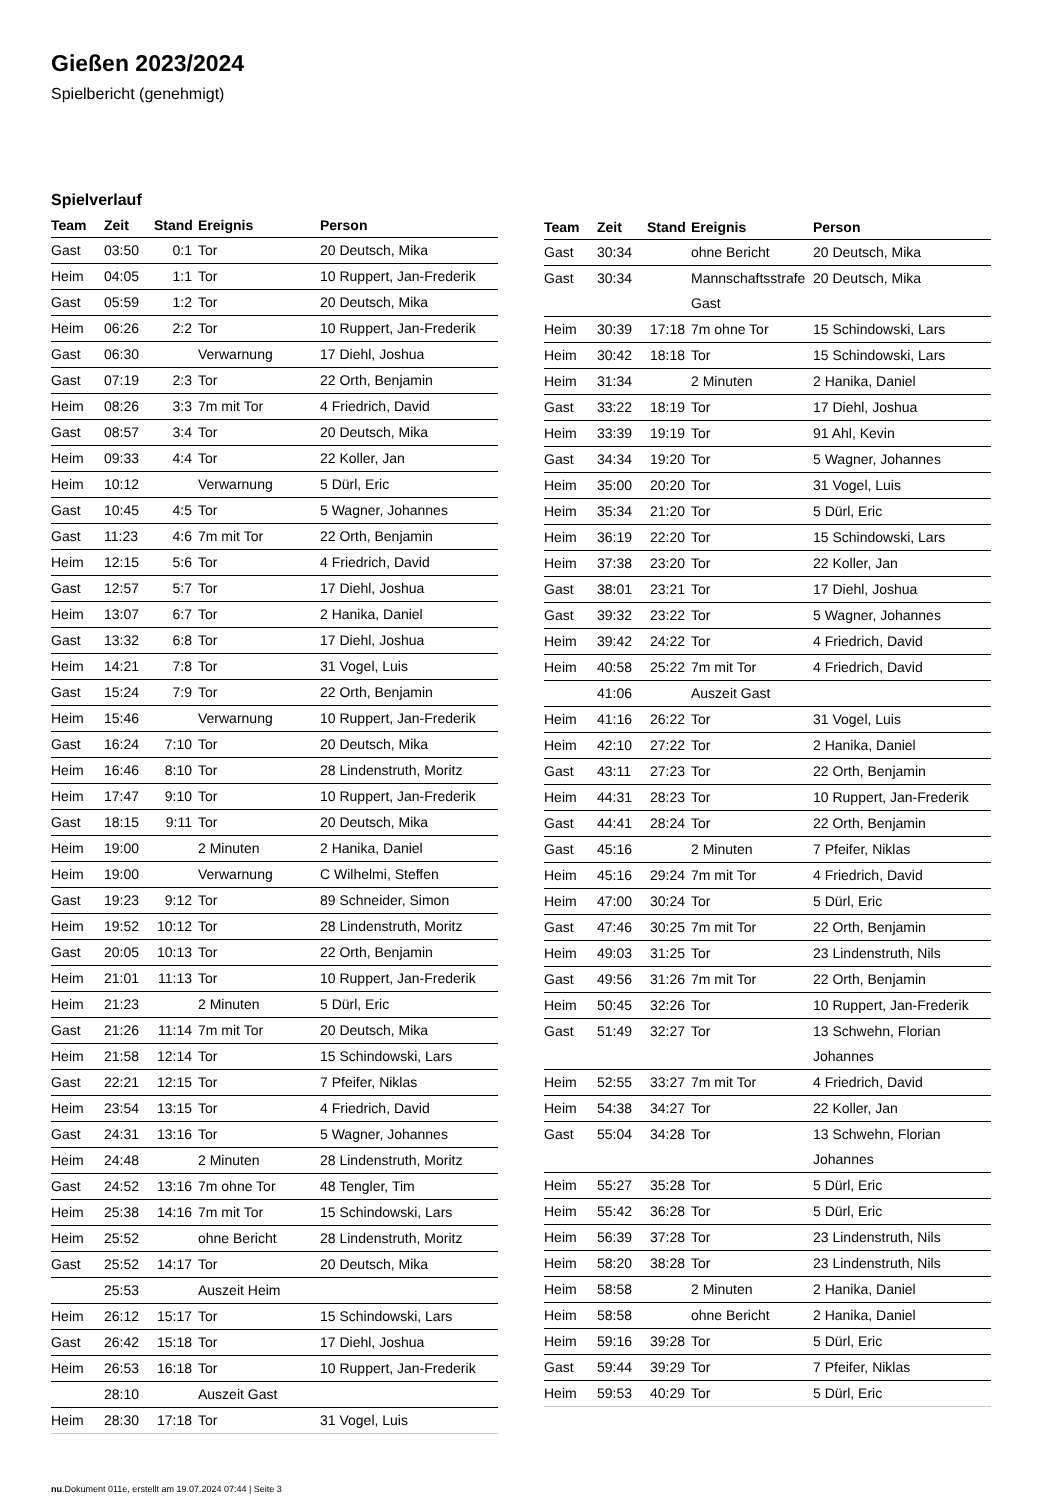Gießen 2023/2024
Spielbericht (genehmigt)
Spielverlauf
| Team | Zeit | Stand | Ereignis | Person |
| --- | --- | --- | --- | --- |
| Gast | 03:50 | 0:1 | Tor | 20 Deutsch, Mika |
| Heim | 04:05 | 1:1 | Tor | 10 Ruppert, Jan-Frederik |
| Gast | 05:59 | 1:2 | Tor | 20 Deutsch, Mika |
| Heim | 06:26 | 2:2 | Tor | 10 Ruppert, Jan-Frederik |
| Gast | 06:30 | | Verwarnung | 17 Diehl, Joshua |
| Gast | 07:19 | 2:3 | Tor | 22 Orth, Benjamin |
| Heim | 08:26 | 3:3 | 7m mit Tor | 4 Friedrich, David |
| Gast | 08:57 | 3:4 | Tor | 20 Deutsch, Mika |
| Heim | 09:33 | 4:4 | Tor | 22 Koller, Jan |
| Heim | 10:12 | | Verwarnung | 5 Dürl, Eric |
| Gast | 10:45 | 4:5 | Tor | 5 Wagner, Johannes |
| Gast | 11:23 | 4:6 | 7m mit Tor | 22 Orth, Benjamin |
| Heim | 12:15 | 5:6 | Tor | 4 Friedrich, David |
| Gast | 12:57 | 5:7 | Tor | 17 Diehl, Joshua |
| Heim | 13:07 | 6:7 | Tor | 2 Hanika, Daniel |
| Gast | 13:32 | 6:8 | Tor | 17 Diehl, Joshua |
| Heim | 14:21 | 7:8 | Tor | 31 Vogel, Luis |
| Gast | 15:24 | 7:9 | Tor | 22 Orth, Benjamin |
| Heim | 15:46 | | Verwarnung | 10 Ruppert, Jan-Frederik |
| Gast | 16:24 | 7:10 | Tor | 20 Deutsch, Mika |
| Heim | 16:46 | 8:10 | Tor | 28 Lindenstruth, Moritz |
| Heim | 17:47 | 9:10 | Tor | 10 Ruppert, Jan-Frederik |
| Gast | 18:15 | 9:11 | Tor | 20 Deutsch, Mika |
| Heim | 19:00 | | 2 Minuten | 2 Hanika, Daniel |
| Heim | 19:00 | | Verwarnung | C Wilhelmi, Steffen |
| Gast | 19:23 | 9:12 | Tor | 89 Schneider, Simon |
| Heim | 19:52 | 10:12 | Tor | 28 Lindenstruth, Moritz |
| Gast | 20:05 | 10:13 | Tor | 22 Orth, Benjamin |
| Heim | 21:01 | 11:13 | Tor | 10 Ruppert, Jan-Frederik |
| Heim | 21:23 | | 2 Minuten | 5 Dürl, Eric |
| Gast | 21:26 | 11:14 | 7m mit Tor | 20 Deutsch, Mika |
| Heim | 21:58 | 12:14 | Tor | 15 Schindowski, Lars |
| Gast | 22:21 | 12:15 | Tor | 7 Pfeifer, Niklas |
| Heim | 23:54 | 13:15 | Tor | 4 Friedrich, David |
| Gast | 24:31 | 13:16 | Tor | 5 Wagner, Johannes |
| Heim | 24:48 | | 2 Minuten | 28 Lindenstruth, Moritz |
| Gast | 24:52 | 13:16 | 7m ohne Tor | 48 Tengler, Tim |
| Heim | 25:38 | 14:16 | 7m mit Tor | 15 Schindowski, Lars |
| Heim | 25:52 | | ohne Bericht | 28 Lindenstruth, Moritz |
| Gast | 25:52 | 14:17 | Tor | 20 Deutsch, Mika |
| | 25:53 | | Auszeit Heim | |
| Heim | 26:12 | 15:17 | Tor | 15 Schindowski, Lars |
| Gast | 26:42 | 15:18 | Tor | 17 Diehl, Joshua |
| Heim | 26:53 | 16:18 | Tor | 10 Ruppert, Jan-Frederik |
| | 28:10 | | Auszeit Gast | |
| Heim | 28:30 | 17:18 | Tor | 31 Vogel, Luis |
| Team | Zeit | Stand | Ereignis | Person |
| --- | --- | --- | --- | --- |
| Gast | 30:34 | | ohne Bericht | 20 Deutsch, Mika |
| Gast | 30:34 | | Mannschaftsstrafe Gast | 20 Deutsch, Mika |
| Heim | 30:39 | 17:18 | 7m ohne Tor | 15 Schindowski, Lars |
| Heim | 30:42 | 18:18 | Tor | 15 Schindowski, Lars |
| Heim | 31:34 | | 2 Minuten | 2 Hanika, Daniel |
| Gast | 33:22 | 18:19 | Tor | 17 Diehl, Joshua |
| Heim | 33:39 | 19:19 | Tor | 91 Ahl, Kevin |
| Gast | 34:34 | 19:20 | Tor | 5 Wagner, Johannes |
| Heim | 35:00 | 20:20 | Tor | 31 Vogel, Luis |
| Heim | 35:34 | 21:20 | Tor | 5 Dürl, Eric |
| Heim | 36:19 | 22:20 | Tor | 15 Schindowski, Lars |
| Heim | 37:38 | 23:20 | Tor | 22 Koller, Jan |
| Gast | 38:01 | 23:21 | Tor | 17 Diehl, Joshua |
| Gast | 39:32 | 23:22 | Tor | 5 Wagner, Johannes |
| Heim | 39:42 | 24:22 | Tor | 4 Friedrich, David |
| Heim | 40:58 | 25:22 | 7m mit Tor | 4 Friedrich, David |
| | 41:06 | | Auszeit Gast | |
| Heim | 41:16 | 26:22 | Tor | 31 Vogel, Luis |
| Heim | 42:10 | 27:22 | Tor | 2 Hanika, Daniel |
| Gast | 43:11 | 27:23 | Tor | 22 Orth, Benjamin |
| Heim | 44:31 | 28:23 | Tor | 10 Ruppert, Jan-Frederik |
| Gast | 44:41 | 28:24 | Tor | 22 Orth, Benjamin |
| Gast | 45:16 | | 2 Minuten | 7 Pfeifer, Niklas |
| Heim | 45:16 | 29:24 | 7m mit Tor | 4 Friedrich, David |
| Heim | 47:00 | 30:24 | Tor | 5 Dürl, Eric |
| Gast | 47:46 | 30:25 | 7m mit Tor | 22 Orth, Benjamin |
| Heim | 49:03 | 31:25 | Tor | 23 Lindenstruth, Nils |
| Gast | 49:56 | 31:26 | 7m mit Tor | 22 Orth, Benjamin |
| Heim | 50:45 | 32:26 | Tor | 10 Ruppert, Jan-Frederik |
| Gast | 51:49 | 32:27 | Tor | 13 Schwehn, Florian Johannes |
| Heim | 52:55 | 33:27 | 7m mit Tor | 4 Friedrich, David |
| Heim | 54:38 | 34:27 | Tor | 22 Koller, Jan |
| Gast | 55:04 | 34:28 | Tor | 13 Schwehn, Florian Johannes |
| Heim | 55:27 | 35:28 | Tor | 5 Dürl, Eric |
| Heim | 55:42 | 36:28 | Tor | 5 Dürl, Eric |
| Heim | 56:39 | 37:28 | Tor | 23 Lindenstruth, Nils |
| Heim | 58:20 | 38:28 | Tor | 23 Lindenstruth, Nils |
| Heim | 58:58 | | 2 Minuten | 2 Hanika, Daniel |
| Heim | 58:58 | | ohne Bericht | 2 Hanika, Daniel |
| Heim | 59:16 | 39:28 | Tor | 5 Dürl, Eric |
| Gast | 59:44 | 39:29 | Tor | 7 Pfeifer, Niklas |
| Heim | 59:53 | 40:29 | Tor | 5 Dürl, Eric |
nu.Dokument 011e, erstellt am 19.07.2024 07:44 | Seite 3